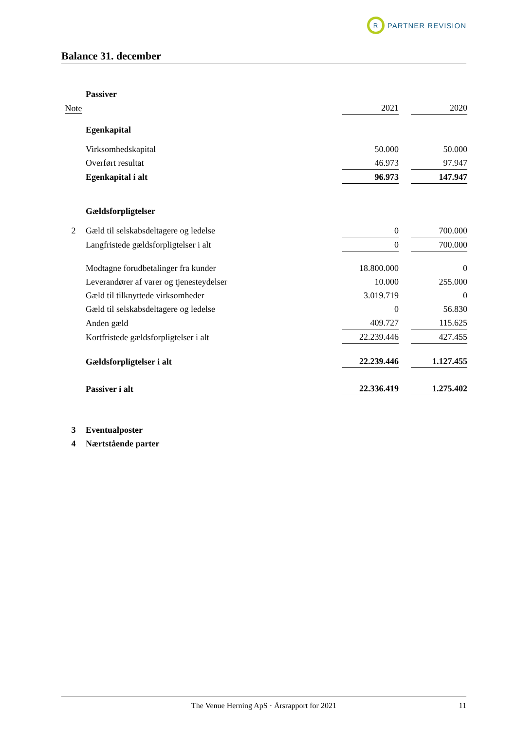R
PARTNER REVISION
Balance 31. december
| | Passiver | | | |
| Note | | 2021 | | 2020 |
| | Egenkapital | | | |
| | Virksomhedskapital | 50.000 | | 50.000 |
| | Overført resultat | 46.973 | | 97.947 |
| | Egenkapital i alt | 96.973 | | 147.947 |
| | Gældsforpligtelser | | | |
| 2 | Gæld til selskabsdeltagere og ledelse | 0 | | 700.000 |
| | Langfristede gældsforpligtelser i alt | 0 | | 700.000 |
| | Modtagne forudbetalinger fra kunder | 18.800.000 | | 0 |
| | Leverandører af varer og tjenesteydelser | 10.000 | | 255.000 |
| | Gæld til tilknyttede virksomheder | 3.019.719 | | 0 |
| | Gæld til selskabsdeltagere og ledelse | 0 | | 56.830 |
| | Anden gæld | 409.727 | | 115.625 |
| | Kortfristede gældsforpligtelser i alt | 22.239.446 | | 427.455 |
| | Gældsforpligtelser i alt | 22.239.446 | | 1.127.455 |
| | Passiver i alt | 22.336.419 | | 1.275.402 |
| 3 | Eventualposter | | | |
| 4 | Nærtstående parter | | | |
The Venue Herning ApS · Årsrapport for 2021 11